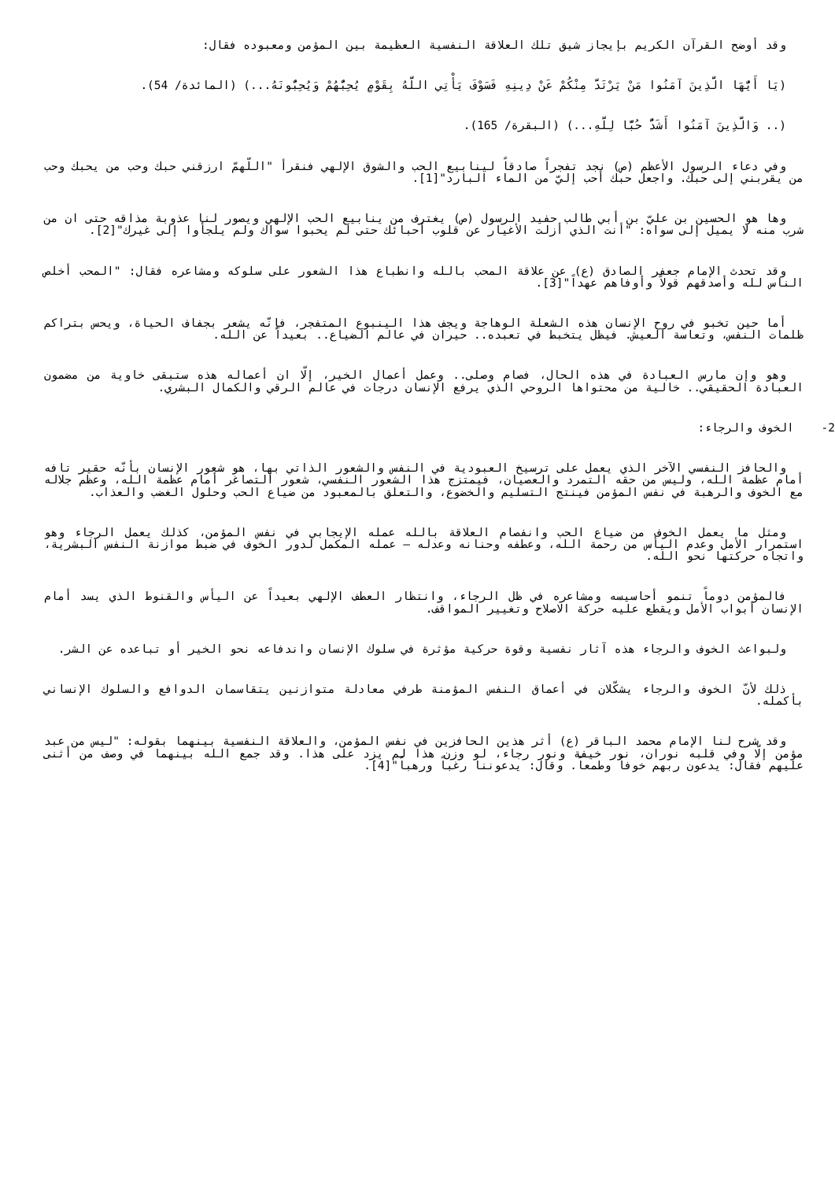وقد أوضح القرآن الكريم بإيجاز شيق تلك العلاقة النفسية العظيمة بين المؤمن ومعبوده فقال:
(يَا أَيُّهَا الَّذِينَ آمَنُوا مَنْ يَرْتَدَّ مِنْكُمْ عَنْ دِينِهِ فَسَوْفَ يَأْتِي اللَّهُ بِقَوْمٍ يُحِبُّهُمْ وَيُحِبُّونَهُ...) (المائدة/ 54).
(.. وَالَّذِينَ آمَنُوا أَشَدُّ حُبًّا لِلَّهِ...) (البقرة/ 165).
وفي دعاء الرسول الأعظم (ص) نجد تفجراً صادقاً لينابيع الحب والشوق الإلهي فنقرأ "اللّهمّ ارزقني حبك وحب من يحبك وحب من يقربني إلى حبك. واجعل حبك أحب إليّ من الماء البارد"[1].
وها هو الحسين بن عليّ بن أبي طالب حفيد الرسول (ص) يغترف من ينابيع الحب الإلهي ويصور لنا عذوبة مذاقه حتى ان من شرب منه لا يميل إلى سواه: "أنت الذي أزلت الأغيار عن قلوب أحبائك حتى لم يحبوا سواك ولم يلجأوا إلى غيرك"[2].
وقد تحدث الإمام جعفر الصادق (ع) عن علاقة المحب بالله وانطباع هذا الشعور على سلوكه ومشاعره فقال: "المحب أخلص الناس لله وأصدقهم قولاً وأوفاهم عهداً"[3].
أما حين تخبو في روح الإنسان هذه الشعلة الوهاجة ويجف هذا الينبوع المتفجر، فإنّه يشعر بجفاف الحياة، ويحس بتراكم ظلمات النفس، وتعاسة العيش. فيظل يتخبط في تعبده.. حيران في عالم الضياع.. بعيداً عن الله.
وهو وإن مارس العبادة في هذه الحال، فصام وصلى.. وعمل أعمال الخير، إلّا ان أعماله هذه ستبقى خاوية من مضمون العبادة الحقيقي.. خالية من محتواها الروحي الذي يرفع الإنسان درجات في عالم الرقي والكمال البشري.
2- الخوف والرجاء:
والحافز النفسي الآخر الذي يعمل على ترسيخ العبودية في النفس والشعور الذاتي بها، هو شعور الإنسان بأنّه حقير تافه أمام عظمة الله، وليس من حقه التمرد والعصيان، فيمتزج هذا الشعور النفسي، شعور التصاغر أمام عظمة الله، وعظم جلاله مع الخوف والرهبة في نفس المؤمن فينتج التسليم والخضوع، والتعلق بالمعبود من ضياع الحب وحلول الغضب والعذاب.
ومثل ما يعمل الخوف من ضياع الحب وانفصام العلاقة بالله عمله الإيجابي في نفس المؤمن، كذلك يعمل الرجاء وهو استمرار الأمل وعدم اليأس من رحمة الله، وعطفه وحنانه وعدله – عمله المكمل لدور الخوف في ضبط موازنة النفس البشرية، واتجاه حركتها نحو الله.
فالمؤمن دوماً تنمو أحاسيسه ومشاعره في ظل الرجاء، وانتظار العطف الإلهي بعيداً عن اليأس والقنوط الذي يسد أمام الإنسان أبواب الأمل ويقطع عليه حركة الاصلاح وتغيير المواقف.
ولبواعث الخوف والرجاء هذه آثار نفسية وقوة حركية مؤثرة في سلوك الإنسان واندفاعه نحو الخير أو تباعده عن الشر.
ذلك لأنّ الخوف والرجاء يشكّلان في أعماق النفس المؤمنة طرفي معادلة متوازنين يتقاسمان الدوافع والسلوك الإنساني بأكمله.
وقد شرح لنا الإمام محمد الباقر (ع) أثر هذين الحافزين في نفس المؤمن، والعلاقة النفسية بينهما بقوله: "ليس من عبد مؤمن إلّا وفي قلبه نوران، نور خيفة ونور رجاء، لو وزن هذا لم يزد على هذا. وقد جمع الله بينهما في وصف من أثنى عليهم فقال: يدعون ربهم خوفاً وطمعاً. وقال: يدعوننا رغباً ورهباً"[4].